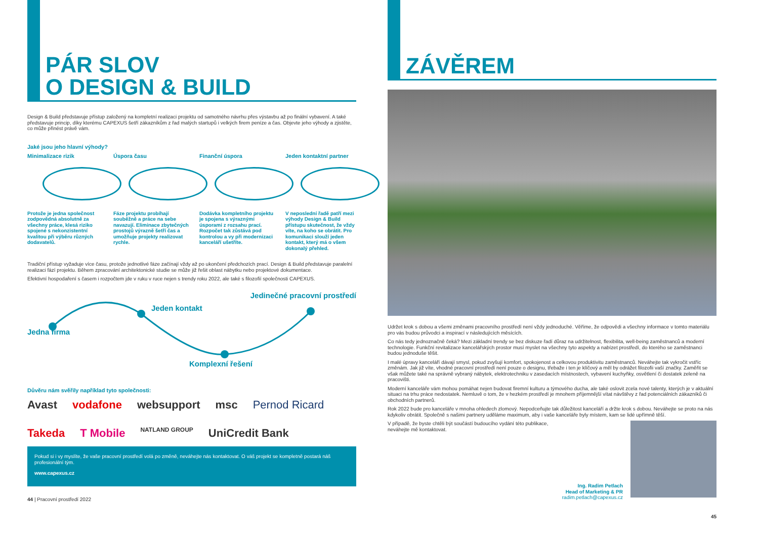PÁR SLOV
O DESIGN & BUILD
Design & Build představuje přístup založený na kompletní realizaci projektu od samotného návrhu přes výstavbu až po finální vybavení. A také představuje princip, díky kterému CAPEXUS šetří zákazníkům z řad malých startupů i velkých firem peníze a čas. Objevte jeho výhody a zjistěte, co může přinést právě vám.
Jaké jsou jeho hlavní výhody?
Minimalizace rizik
Protože je jedna společnost zodpovědná absolutně za všechny práce, klesá riziko spojené s nekonzistentní kvalitou při výběru různých dodavatelů.
Úspora času
Fáze projektu probíhají souběžně a práce na sebe navazují. Eliminace zbytečných prostojů výrazně šetří čas a umožňuje projekty realizovat rychle.
Finanční úspora
Dodávka kompletního projektu je spojena s výraznými úsporami z rozsahu prací. Rozpočet tak zůstává pod kontrolou a vy při modernizaci kanceláří ušetříte.
Jeden kontaktní partner
V neposlední řadě patří mezi výhody Design & Build přístupu skutečnost, že vždy víte, na koho se obrátit. Pro komunikaci slouží jeden kontakt, který má o všem dokonalý přehled.
Tradiční přístup vyžaduje více času, protože jednotlivé fáze začínají vždy až po ukončení předchozích prací. Design & Build představuje paralelní realizaci fází projektu. Během zpracování architektonické studie se může již řešit oblast nábytku nebo projektové dokumentace.
Efektivní hospodaření s časem i rozpočtem jde v ruku v ruce nejen s trendy roku 2022, ale také s filozofií společnosti CAPEXUS.
Jedinečné pracovní prostředí
Jeden kontakt
Jedna firma
Komplexní řešení
Důvěru nám svěřily například tyto společnosti:
Avast vodafone websupport msc Pernod Ricard Takeda T Mobile NATLAND GROUP UniCredit Bank
Pokud si i vy myslíte, že vaše pracovní prostředí volá po změně, neváhejte nás kontaktovat. O váš projekt se kompletně postará náš profesionální tým.
www.capexus.cz
44 | Pracovní prostředí 2022
ZÁVĚREM
Udržet krok s dobou a všemi změnami pracovního prostředí není vždy jednoduché. Věříme, že odpovědi a všechny informace v tomto materiálu pro vás budou průvodci a inspirací v následujících měsících.
Co nás tedy jednoznačně čeká? Mezi základní trendy se bez diskuze řadí důraz na udržitelnost, flexibilita, well-being zaměstnanců a moderní technologie. Funkční revitalizace kancelářských prostor musí myslet na všechny tyto aspekty a nabízet prostředí, do kterého se zaměstnanci budou jednoduše těšit.
I malé úpravy kanceláří dávají smysl, pokud zvyšují komfort, spokojenost a celkovou produktivitu zaměstnanců. Neváhejte tak vykročit vstříc změnám. Jak již víte, vhodné pracovní prostředí není pouze o designu, třebaže i ten je klíčový a měl by odrážet filozofii vaší značky. Zaměřit se však můžete také na správně vybraný nábytek, elektrotechniku v zasedacích místnostech, vybavení kuchyňky, osvětlení či dostatek zeleně na pracovišti.
Moderní kanceláře vám mohou pomáhat nejen budovat firemní kulturu a týmového ducha, ale také oslovit zcela nové talenty, kterých je v aktuální situaci na trhu práce nedostatek. Nemluvě o tom, že v hezkém prostředí je mnohem příjemnější vítat návštěvy z řad potenciálních zákazníků či obchodních partnerů.
Rok 2022 bude pro kanceláře v mnoha ohledech zlomový. Nepodceňujte tak důležitost kanceláří a držte krok s dobou. Neváhejte se proto na nás kdykoliv obrátit. Společně s našimi partnery uděláme maximum, aby i vaše kanceláře byly místem, kam se lidé upřímně těší.
V případě, že byste chtěli být součástí budoucího vydání této publikace,
neváhejte mě kontaktovat.
Ing. Radim Petlach
Head of Marketing & PR
radim.petlach@capexus.cz
45